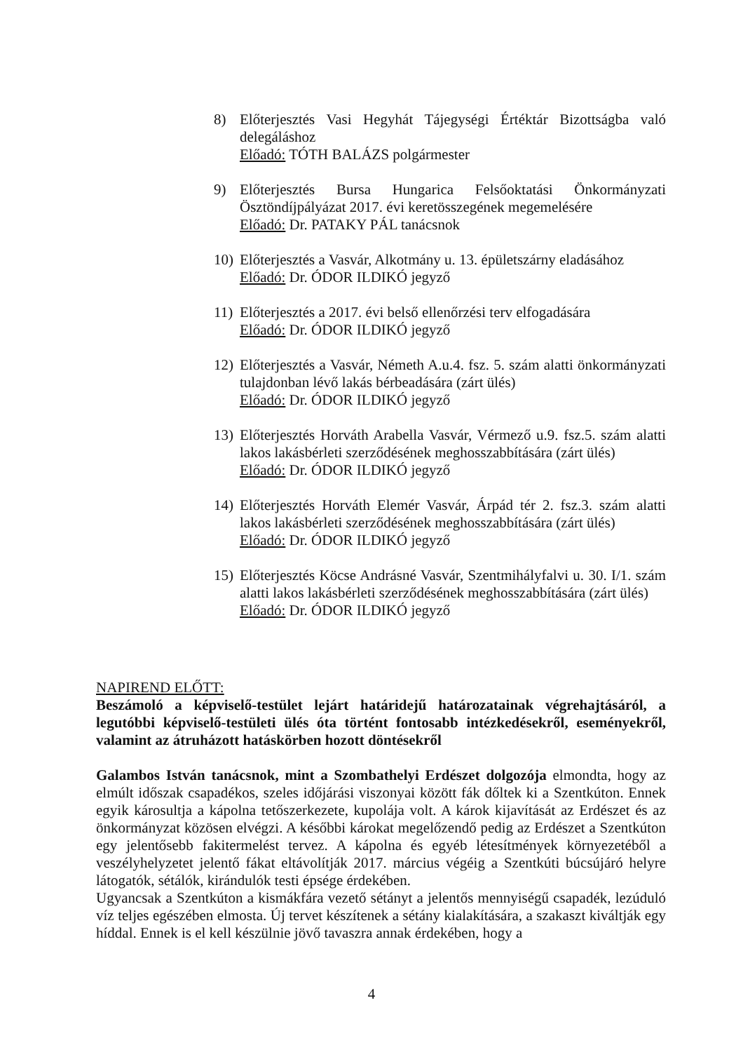8) Előterjesztés Vasi Hegyhát Tájegységi Értéktár Bizottságba való delegáláshoz
Előadó: TÓTH BALÁZS polgármester
9) Előterjesztés Bursa Hungarica Felsőoktatási Önkormányzati Ösztöndíjpályázat 2017. évi keretösszegének megemelésére
Előadó: Dr. PATAKY PÁL tanácsnok
10)
Előterjesztés a Vasvár, Alkotmány u. 13. épületszárny eladásához
Előadó: Dr. ÓDOR ILDIKÓ jegyző
11)
Előterjesztés a 2017. évi belső ellenőrzési terv elfogadására
Előadó: Dr. ÓDOR ILDIKÓ jegyző
12)
Előterjesztés a Vasvár, Németh A.u.4. fsz. 5. szám alatti önkormányzati tulajdonban lévő lakás bérbeadására (zárt ülés)
Előadó: Dr. ÓDOR ILDIKÓ jegyző
13)
Előterjesztés Horváth Arabella Vasvár, Vérmező u.9. fsz.5. szám alatti lakos lakásbérleti szerződésének meghosszabbítására (zárt ülés)
Előadó: Dr. ÓDOR ILDIKÓ jegyző
14)
Előterjesztés Horváth Elemér Vasvár, Árpád tér 2. fsz.3. szám alatti lakos lakásbérleti szerződésének meghosszabbítására (zárt ülés)
Előadó: Dr. ÓDOR ILDIKÓ jegyző
15)
Előterjesztés Köcse Andrásné Vasvár, Szentmihályfalvi u. 30. I/1. szám alatti lakos lakásbérleti szerződésének meghosszabbítására (zárt ülés)
Előadó: Dr. ÓDOR ILDIKÓ jegyző
NAPIREND ELŐTT:
Beszámoló a képviselő-testület lejárt határidejű határozatainak végrehajtásáról, a legutóbbi képviselő-testületi ülés óta történt fontosabb intézkedésekről, eseményekről, valamint az átruházott hatáskörben hozott döntésekről
Galambos István tanácsnok, mint a Szombathelyi Erdészet dolgozója elmondta, hogy az elmúlt időszak csapadékos, szeles időjárási viszonyai között fák dőltek ki a Szentkúton. Ennek egyik károsultja a kápolna tetőszerkezete, kupolája volt. A károk kijavítását az Erdészet és az önkormányzat közösen elvégzi. A későbbi károkat megelőzendő pedig az Erdészet a Szentkúton egy jelentősebb fakitermelést tervez. A kápolna és egyéb létesítmények környezetéből a veszélyhelyzetet jelentő fákat eltávolítják 2017. március végéig a Szentkúti búcsújáró helyre látogatók, sétálók, kirándulók testi épsége érdekében.
Ugyancsak a Szentkúton a kismákfára vezető sétányt a jelentős mennyiségű csapadék, lezúduló víz teljes egészében elmosta. Új tervet készítenek a sétány kialakítására, a szakaszt kiváltják egy híddal. Ennek is el kell készülnie jövő tavaszra annak érdekében, hogy a
4